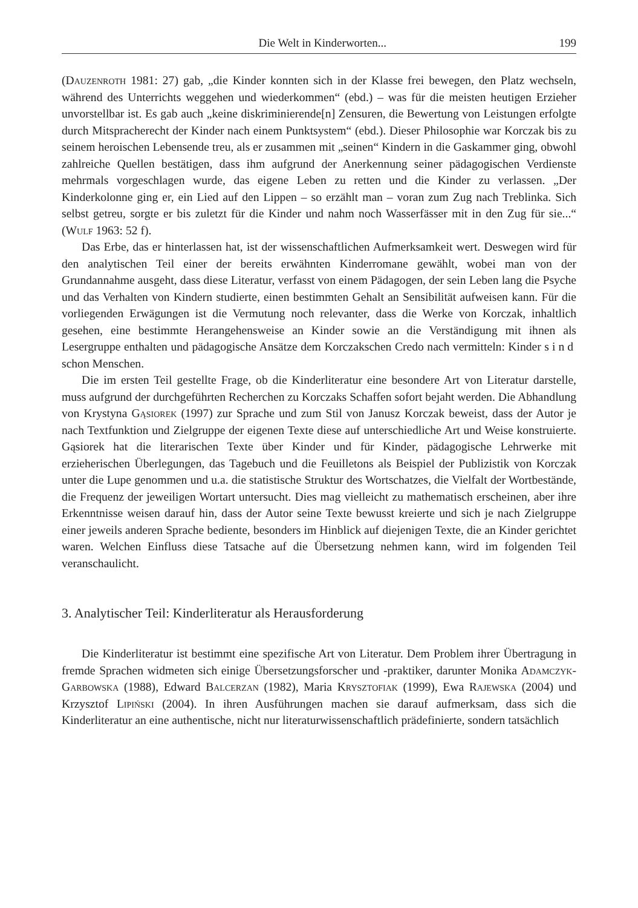Die Welt in Kinderworten... 199
(Dauzenroth 1981: 27) gab, „die Kinder konnten sich in der Klasse frei bewegen, den Platz wechseln, während des Unterrichts weggehen und wiederkommen“ (ebd.) – was für die meisten heutigen Erzieher unvorstellbar ist. Es gab auch „keine diskriminierende[n] Zensuren, die Bewertung von Leistungen erfolgte durch Mitspracherecht der Kinder nach einem Punktsystem“ (ebd.). Dieser Philosophie war Korczak bis zu seinem heroischen Lebensende treu, als er zusammen mit „seinen“ Kindern in die Gaskammer ging, obwohl zahlreiche Quellen bestätigen, dass ihm aufgrund der Anerkennung seiner pädagogischen Verdienste mehrmals vorgeschlagen wurde, das eigene Leben zu retten und die Kinder zu verlassen. „Der Kinderkolonne ging er, ein Lied auf den Lippen – so erzählt man – voran zum Zug nach Treblinka. Sich selbst getreu, sorgte er bis zuletzt für die Kinder und nahm noch Wasserfässer mit in den Zug für sie...“ (Wulf 1963: 52 f).
Das Erbe, das er hinterlassen hat, ist der wissenschaftlichen Aufmerksamkeit wert. Deswegen wird für den analytischen Teil einer der bereits erwähnten Kinderromane gewählt, wobei man von der Grundannahme ausgeht, dass diese Literatur, verfasst von einem Pädagogen, der sein Leben lang die Psyche und das Verhalten von Kindern studierte, einen bestimmten Gehalt an Sensibilität aufweisen kann. Für die vorliegenden Erwägungen ist die Vermutung noch relevanter, dass die Werke von Korczak, inhaltlich gesehen, eine bestimmte Herangehensweise an Kinder sowie an die Verständigung mit ihnen als Lesergruppe enthalten und pädagogische Ansätze dem Korczakschen Credo nach vermitteln: Kinder sind schon Menschen.
Die im ersten Teil gestellte Frage, ob die Kinderliteratur eine besondere Art von Literatur darstelle, muss aufgrund der durchgeführten Recherchen zu Korczaks Schaffen sofort bejaht werden. Die Abhandlung von Krystyna Gąsiorek (1997) zur Sprache und zum Stil von Janusz Korczak beweist, dass der Autor je nach Textfunktion und Zielgruppe der eigenen Texte diese auf unterschiedliche Art und Weise konstruierte. Gąsiorek hat die literarischen Texte über Kinder und für Kinder, pädagogische Lehrwerke mit erzieherischen Überlegungen, das Tagebuch und die Feuilletons als Beispiel der Publizistik von Korczak unter die Lupe genommen und u.a. die statistische Struktur des Wortschatzes, die Vielfalt der Wortbestände, die Frequenz der jeweiligen Wortart untersucht. Dies mag vielleicht zu mathematisch erscheinen, aber ihre Erkenntnisse weisen darauf hin, dass der Autor seine Texte bewusst kreierte und sich je nach Zielgruppe einer jeweils anderen Sprache bediente, besonders im Hinblick auf diejenigen Texte, die an Kinder gerichtet waren. Welchen Einfluss diese Tatsache auf die Übersetzung nehmen kann, wird im folgenden Teil veranschaulicht.
3. Analytischer Teil: Kinderliteratur als Herausforderung
Die Kinderliteratur ist bestimmt eine spezifische Art von Literatur. Dem Problem ihrer Übertragung in fremde Sprachen widmeten sich einige Übersetzungsforscher und -praktiker, darunter Monika Adamczyk-Garbowska (1988), Edward Balcerzan (1982), Maria Krysztofiak (1999), Ewa Rajewska (2004) und Krzysztof Lipiński (2004). In ihren Ausführungen machen sie darauf aufmerksam, dass sich die Kinderliteratur an eine authentische, nicht nur literaturwissenschaftlich prädefinierte, sondern tatsächlich